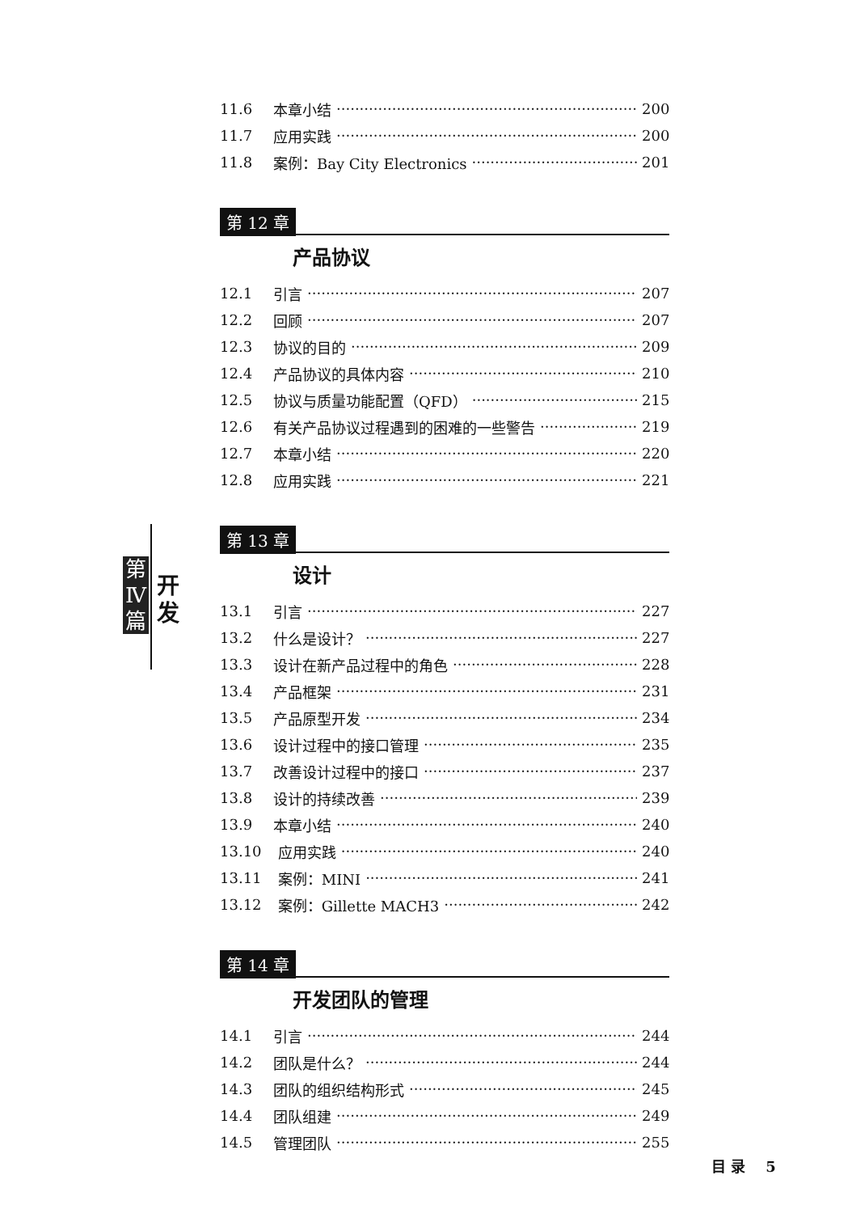第 Ⅳ 篇
开 发
11.6 本章小结 200
11.7 应用实践 200
11.8 案例：Bay City Electronics 201
第 12 章
产品协议
12.1 引言 207
12.2 回顾 207
12.3 协议的目的 209
12.4 产品协议的具体内容 210
12.5 协议与质量功能配置（QFD） 215
12.6 有关产品协议过程遇到的困难的一些警告 219
12.7 本章小结 220
12.8 应用实践 221
第 13 章
设计
13.1 引言 227
13.2 什么是设计？ 227
13.3 设计在新产品过程中的角色 228
13.4 产品框架 231
13.5 产品原型开发 234
13.6 设计过程中的接口管理 235
13.7 改善设计过程中的接口 237
13.8 设计的持续改善 239
13.9 本章小结 240
13.10 应用实践 240
13.11 案例：MINI 241
13.12 案例：Gillette MACH3 242
第 14 章
开发团队的管理
14.1 引言 244
14.2 团队是什么？ 244
14.3 团队的组织结构形式 245
14.4 团队组建 249
14.5 管理团队 255
目 录 5